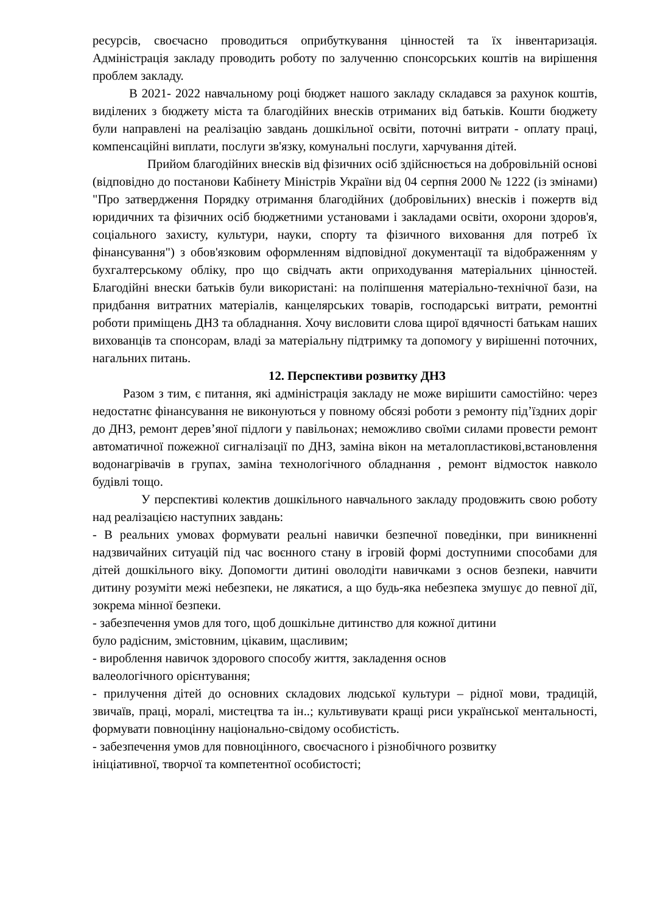ресурсів, своєчасно проводиться оприбуткування цінностей та їх інвентаризація. Адміністрація закладу проводить роботу по залученню спонсорських коштів на вирішення проблем закладу.
В 2021- 2022 навчальному році бюджет нашого закладу складався за рахунок коштів, виділених з бюджету міста та благодійних внесків отриманих від батьків. Кошти бюджету були направлені на реалізацію завдань дошкільної освіти, поточні витрати - оплату праці, компенсаційні виплати, послуги зв'язку, комунальні послуги, харчування дітей.
Прийом благодійних внесків від фізичних осіб здійснюється на добровільній основі (відповідно до постанови Кабінету Міністрів України від 04 серпня 2000 № 1222 (із змінами) "Про затвердження Порядку отримання благодійних (добровільних) внесків і пожертв від юридичних та фізичних осіб бюджетними установами і закладами освіти, охорони здоров'я, соціального захисту, культури, науки, спорту та фізичного виховання для потреб їх фінансування") з обов'язковим оформленням відповідної документації та відображенням у бухгалтерському обліку, про що свідчать акти оприходування матеріальних цінностей. Благодійні внески батьків були використані: на поліпшення матеріально-технічної бази, на придбання витратних матеріалів, канцелярських товарів, господарські витрати, ремонтні роботи приміщень ДНЗ та обладнання. Хочу висловити слова щирої вдячності батькам наших вихованців та спонсорам, владі за матеріальну підтримку та допомогу у вирішенні поточних, нагальних питань.
12. Перспективи розвитку ДНЗ
Разом з тим, є питання, які адміністрація закладу не може вирішити самостійно: через недостатнє фінансування не виконуються у повному обсязі роботи з ремонту під’їздних доріг до ДНЗ, ремонт дерев’яної підлоги у павільонах; неможливо своїми силами провести ремонт автоматичної пожежної сигналізації по ДНЗ, заміна вікон на металопластикові,встановлення водонагрівачів в групах, заміна технологічного обладнання , ремонт відмосток навколо будівлі тощо.
У перспективі колектив дошкільного навчального закладу продовжить свою роботу над реалізацією наступних завдань:
- В реальних умовах формувати реальні навички безпечної поведінки, при виникненні надзвичайних ситуацій під час воєнного стану в ігровій формі доступними способами для дітей дошкільного віку. Допомогти дитині оволодіти навичками з основ безпеки, навчити дитину розуміти межі небезпеки, не лякатися, а що будь-яка небезпека змушує до певної дії, зокрема мінної безпеки.
- забезпечення умов для того, щоб дошкільне дитинство для кожної дитини
було радісним, змістовним, цікавим, щасливим;
- вироблення навичок здорового способу життя, закладення основ
валеологічного орієнтування;
- прилучення дітей до основних складових людської культури – рідної мови, традицій, звичаїв, праці, моралі, мистецтва та ін..; культивувати кращі риси української ментальності, формувати повноцінну національно-свідому особистість.
- забезпечення умов для повноцінного, своєчасного і різнобічного розвитку
ініціативної, творчої та компетентної особистості;